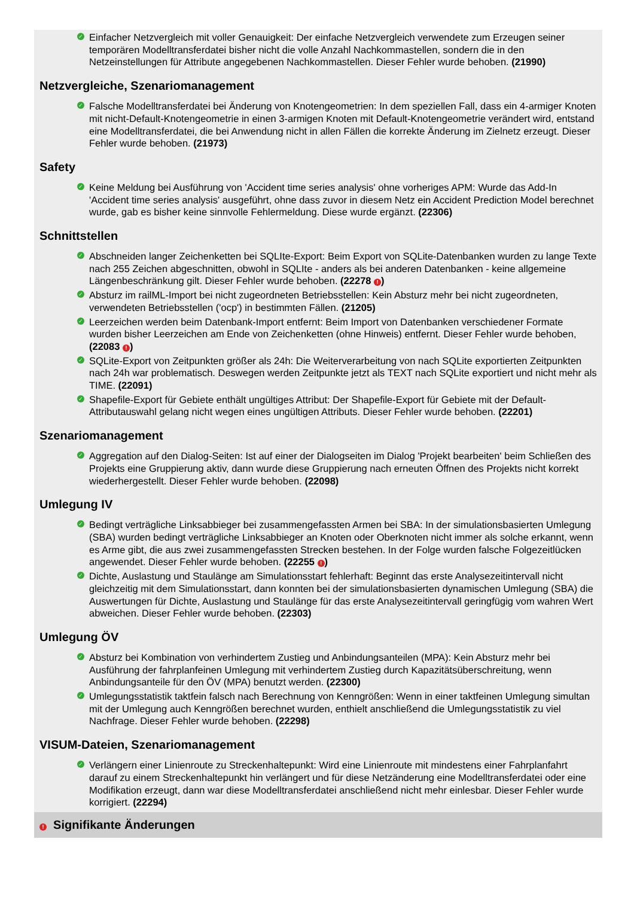✓ Einfacher Netzvergleich mit voller Genauigkeit: Der einfache Netzvergleich verwendete zum Erzeugen seiner temporären Modelltransferdatei bisher nicht die volle Anzahl Nachkommastellen, sondern die in den Netzeinstellungen für Attribute angegebenen Nachkommastellen. Dieser Fehler wurde behoben. (21990)
Netzvergleiche, Szenariomanagement
✓ Falsche Modelltransferdatei bei Änderung von Knotengeometrien: In dem speziellen Fall, dass ein 4-armiger Knoten mit nicht-Default-Knotengeometrie in einen 3-armigen Knoten mit Default-Knotengeometrie verändert wird, entstand eine Modelltransferdatei, die bei Anwendung nicht in allen Fällen die korrekte Änderung im Zielnetz erzeugt. Dieser Fehler wurde behoben. (21973)
Safety
✓ Keine Meldung bei Ausführung von 'Accident time series analysis' ohne vorheriges APM: Wurde das Add-In 'Accident time series analysis' ausgeführt, ohne dass zuvor in diesem Netz ein Accident Prediction Model berechnet wurde, gab es bisher keine sinnvolle Fehlermeldung. Diese wurde ergänzt. (22306)
Schnittstellen
✓ Abschneiden langer Zeichenketten bei SQLIte-Export: Beim Export von SQLite-Datenbanken wurden zu lange Texte nach 255 Zeichen abgeschnitten, obwohl in SQLIte - anders als bei anderen Datenbanken - keine allgemeine Längenbeschränkung gilt. Dieser Fehler wurde behoben. (22278 !)
✓ Absturz im railML-Import bei nicht zugeordneten Betriebsstellen: Kein Absturz mehr bei nicht zugeordneten, verwendeten Betriebsstellen ('ocp') in bestimmten Fällen. (21205)
✓ Leerzeichen werden beim Datenbank-Import entfernt: Beim Import von Datenbanken verschiedener Formate wurden bisher Leerzeichen am Ende von Zeichenketten (ohne Hinweis) entfernt. Dieser Fehler wurde behoben, (22083 !)
✓ SQLite-Export von Zeitpunkten größer als 24h: Die Weiterverarbeitung von nach SQLite exportierten Zeitpunkten nach 24h war problematisch. Deswegen werden Zeitpunkte jetzt als TEXT nach SQLite exportiert und nicht mehr als TIME. (22091)
✓ Shapefile-Export für Gebiete enthält ungültiges Attribut: Der Shapefile-Export für Gebiete mit der Default-Attributauswahl gelang nicht wegen eines ungültigen Attributs. Dieser Fehler wurde behoben. (22201)
Szenariomanagement
✓ Aggregation auf den Dialog-Seiten: Ist auf einer der Dialogseiten im Dialog 'Projekt bearbeiten' beim Schließen des Projekts eine Gruppierung aktiv, dann wurde diese Gruppierung nach erneuten Öffnen des Projekts nicht korrekt wiederhergestellt. Dieser Fehler wurde behoben. (22098)
Umlegung IV
✓ Bedingt verträgliche Linksabbieger bei zusammengefassten Armen bei SBA: In der simulationsbasierten Umlegung (SBA) wurden bedingt verträgliche Linksabbieger an Knoten oder Oberknoten nicht immer als solche erkannt, wenn es Arme gibt, die aus zwei zusammengefassten Strecken bestehen. In der Folge wurden falsche Folgezeitlücken angewendet. Dieser Fehler wurde behoben. (22255 !)
✓ Dichte, Auslastung und Staulänge am Simulationsstart fehlerhaft: Beginnt das erste Analysezeitintervall nicht gleichzeitig mit dem Simulationsstart, dann konnten bei der simulationsbasierten dynamischen Umlegung (SBA) die Auswertungen für Dichte, Auslastung und Staulänge für das erste Analysezeitintervall geringfügig vom wahren Wert abweichen. Dieser Fehler wurde behoben. (22303)
Umlegung ÖV
✓ Absturz bei Kombination von verhindertem Zustieg und Anbindungsanteilen (MPA): Kein Absturz mehr bei Ausführung der fahrplanfeinen Umlegung mit verhindertem Zustieg durch Kapazitätsüberschreitung, wenn Anbindungsanteile für den ÖV (MPA) benutzt werden. (22300)
✓ Umlegungsstatistik taktfein falsch nach Berechnung von Kenngrößen: Wenn in einer taktfeinen Umlegung simultan mit der Umlegung auch Kenngrößen berechnet wurden, enthielt anschließend die Umlegungsstatistik zu viel Nachfrage. Dieser Fehler wurde behoben. (22298)
VISUM-Dateien, Szenariomanagement
✓ Verlängern einer Linienroute zu Streckenhaltepunkt: Wird eine Linienroute mit mindestens einer Fahrplanfahrt darauf zu einem Streckenhaltepunkt hin verlängert und für diese Netzänderung eine Modelltransferdatei oder eine Modifikation erzeugt, dann war diese Modelltransferdatei anschließend nicht mehr einlesbar. Dieser Fehler wurde korrigiert. (22294)
! Signifikante Änderungen